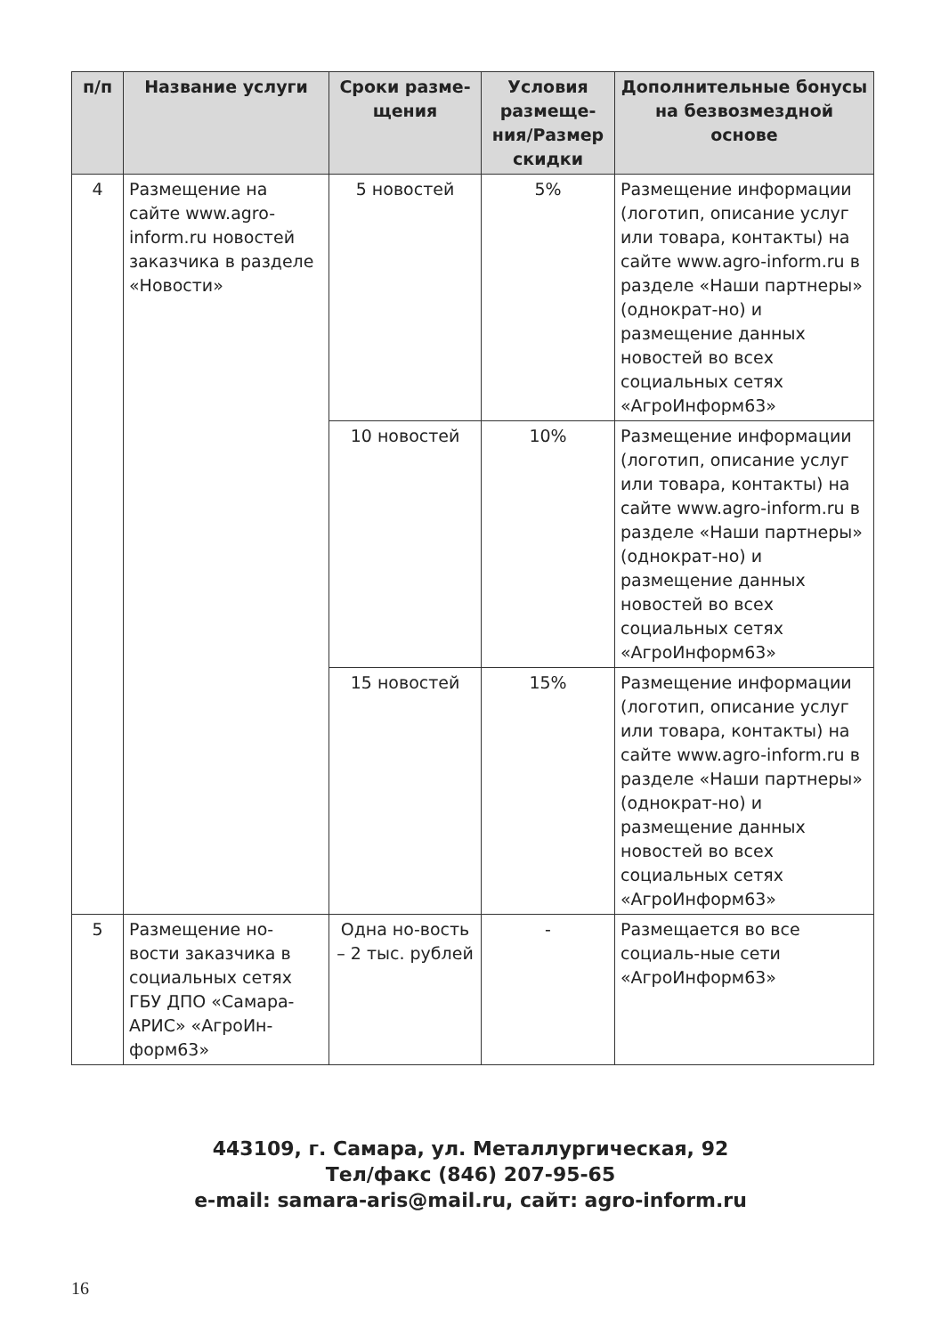| п/п | Название услуги | Сроки разме-щения | Условия размеще-ния/Размер скидки | Дополнительные бонусы на безвозмездной основе |
| --- | --- | --- | --- | --- |
| 4 | Размещение на сайте www.agro-inform.ru новостей заказчика в разделе «Новости» | 5 новостей | 5% | Размещение информации (логотип, описание услуг или товара, контакты) на сайте www.agro-inform.ru в разделе «Наши партнеры» (однократ-но) и размещение данных новостей во всех социальных сетях «АгроИнформ63» |
| | | 10 новостей | 10% | Размещение информации (логотип, описание услуг или товара, контакты) на сайте www.agro-inform.ru в разделе «Наши партнеры» (однократ-но) и размещение данных новостей во всех социальных сетях «АгроИнформ63» |
| | | 15 новостей | 15% | Размещение информации (логотип, описание услуг или товара, контакты) на сайте www.agro-inform.ru в разделе «Наши партнеры» (однократ-но) и размещение данных новостей во всех социальных сетях «АгроИнформ63» |
| 5 | Размещение но-вости заказчика в социальных сетях ГБУ ДПО «Самара-АРИС» «АгроИн-форм63» | Одна но-вость – 2 тыс. рублей | - | Размещается во все социаль-ные сети «АгроИнформ63» |
443109, г. Самара, ул. Металлургическая, 92
Тел/факс (846) 207-95-65
e-mail: samara-aris@mail.ru, сайт: agro-inform.ru
16